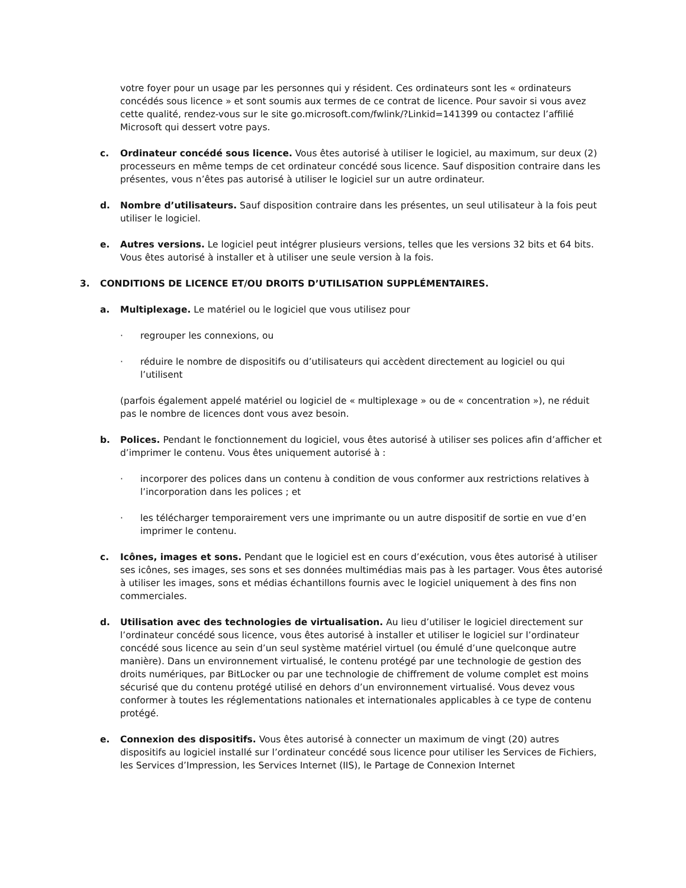votre foyer pour un usage par les personnes qui y résident. Ces ordinateurs sont les « ordinateurs concédés sous licence » et sont soumis aux termes de ce contrat de licence. Pour savoir si vous avez cette qualité, rendez-vous sur le site go.microsoft.com/fwlink/?Linkid=141399 ou contactez l’affilié Microsoft qui dessert votre pays.
c. Ordinateur concédé sous licence. Vous êtes autorisé à utiliser le logiciel, au maximum, sur deux (2) processeurs en même temps de cet ordinateur concédé sous licence. Sauf disposition contraire dans les présentes, vous n’êtes pas autorisé à utiliser le logiciel sur un autre ordinateur.
d. Nombre d’utilisateurs. Sauf disposition contraire dans les présentes, un seul utilisateur à la fois peut utiliser le logiciel.
e. Autres versions. Le logiciel peut intégrer plusieurs versions, telles que les versions 32 bits et 64 bits. Vous êtes autorisé à installer et à utiliser une seule version à la fois.
3. CONDITIONS DE LICENCE ET/OU DROITS D’UTILISATION SUPPLÉMENTAIRES.
a. Multiplexage. Le matériel ou le logiciel que vous utilisez pour
· regrouper les connexions, ou
· réduire le nombre de dispositifs ou d’utilisateurs qui accèdent directement au logiciel ou qui l’utilisent
(parfois également appelé matériel ou logiciel de « multiplexage » ou de « concentration »), ne réduit pas le nombre de licences dont vous avez besoin.
b. Polices. Pendant le fonctionnement du logiciel, vous êtes autorisé à utiliser ses polices afin d’afficher et d’imprimer le contenu. Vous êtes uniquement autorisé à :
· incorporer des polices dans un contenu à condition de vous conformer aux restrictions relatives à l’incorporation dans les polices ; et
· les télécharger temporairement vers une imprimante ou un autre dispositif de sortie en vue d’en imprimer le contenu.
c. Icônes, images et sons. Pendant que le logiciel est en cours d’exécution, vous êtes autorisé à utiliser ses icônes, ses images, ses sons et ses données multimédias mais pas à les partager. Vous êtes autorisé à utiliser les images, sons et médias échantillons fournis avec le logiciel uniquement à des fins non commerciales.
d. Utilisation avec des technologies de virtualisation. Au lieu d’utiliser le logiciel directement sur l’ordinateur concédé sous licence, vous êtes autorisé à installer et utiliser le logiciel sur l’ordinateur concédé sous licence au sein d’un seul système matériel virtuel (ou émulé d’une quelconque autre manière). Dans un environnement virtualisé, le contenu protégé par une technologie de gestion des droits numériques, par BitLocker ou par une technologie de chiffrement de volume complet est moins sécurisé que du contenu protégé utilisé en dehors d’un environnement virtualisé. Vous devez vous conformer à toutes les réglementations nationales et internationales applicables à ce type de contenu protégé.
e. Connexion des dispositifs. Vous êtes autorisé à connecter un maximum de vingt (20) autres dispositifs au logiciel installé sur l’ordinateur concédé sous licence pour utiliser les Services de Fichiers, les Services d’Impression, les Services Internet (IIS), le Partage de Connexion Internet